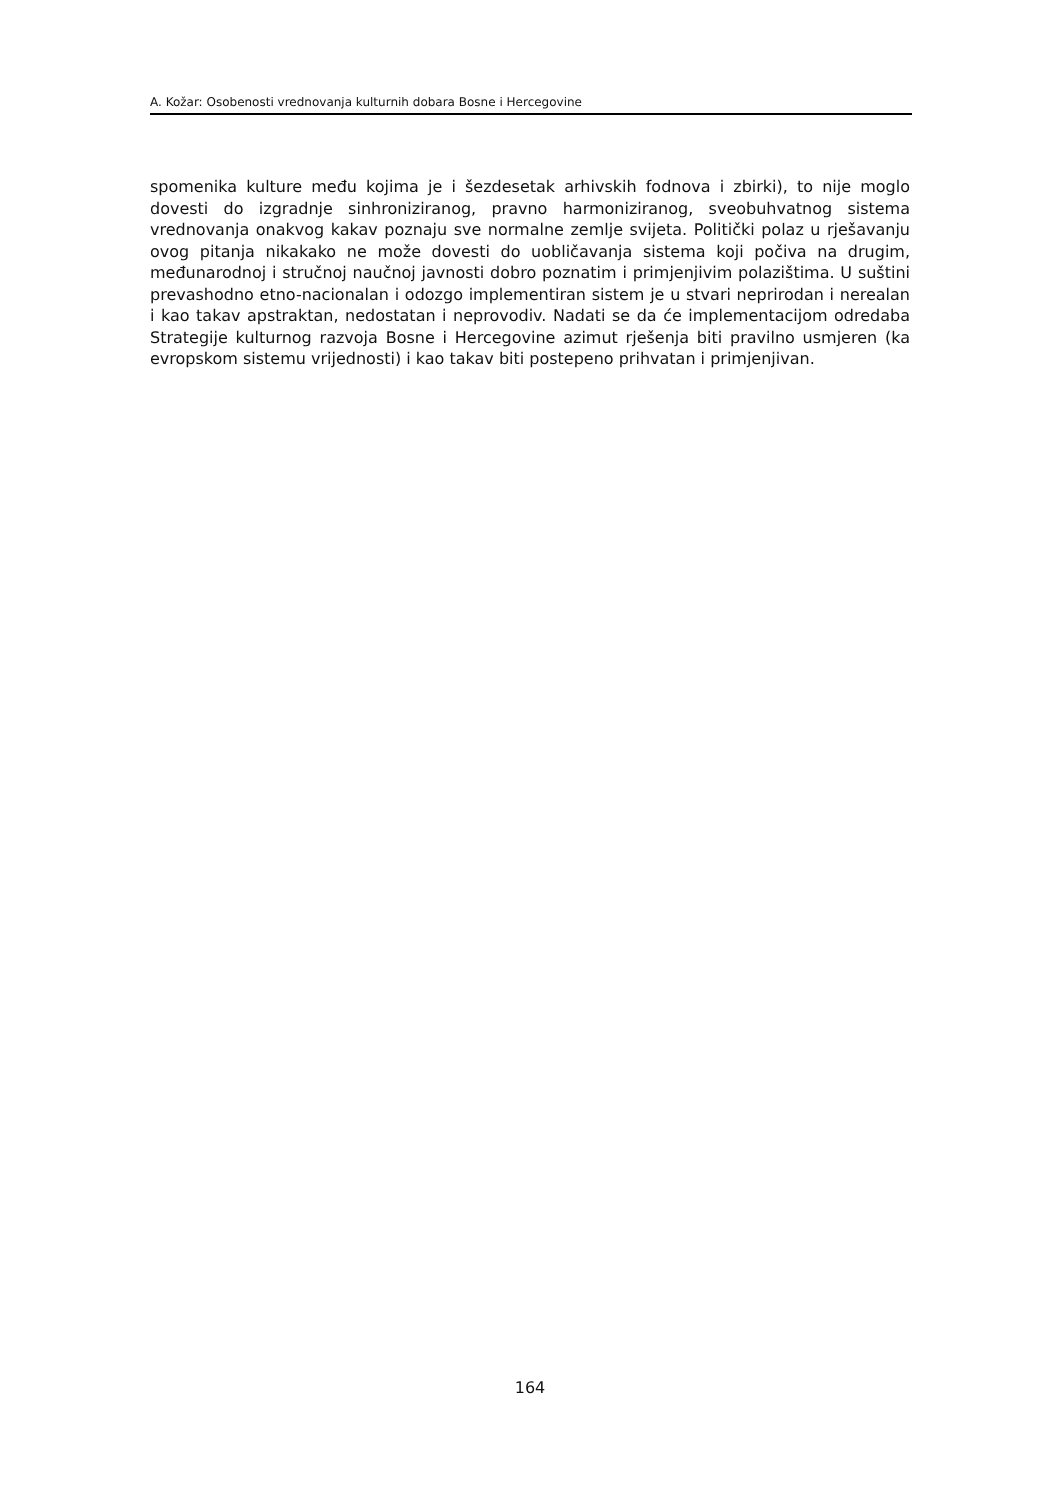A. Kožar: Osobenosti vrednovanja kulturnih dobara Bosne i Hercegovine
spomenika kulture među kojima je i šezdesetak arhivskih fodnova i zbirki), to nije moglo dovesti do izgradnje sinhroniziranog, pravno harmoniziranog, sveobuhvatnog sistema vrednovanja onakvog kakav poznaju sve normalne zemlje svijeta. Politički polaz u rješavanju ovog pitanja nikakako ne može dovesti do uobličavanja sistema koji počiva na drugim, međunarodnoj i stručnoj naučnoj javnosti dobro poznatim i primjenjivim polazištima. U suštini prevashodno etno-nacionalan i odozgo implementiran sistem je u stvari neprirodan i nerealan i kao takav apstraktan, nedostatan i neprovodiv. Nadati se da će implementacijom odredaba Strategije kulturnog razvoja Bosne i Hercegovine azimut rješenja biti pravilno usmjeren (ka evropskom sistemu vrijednosti) i kao takav biti postepeno prihvatan i primjenjivan.
164